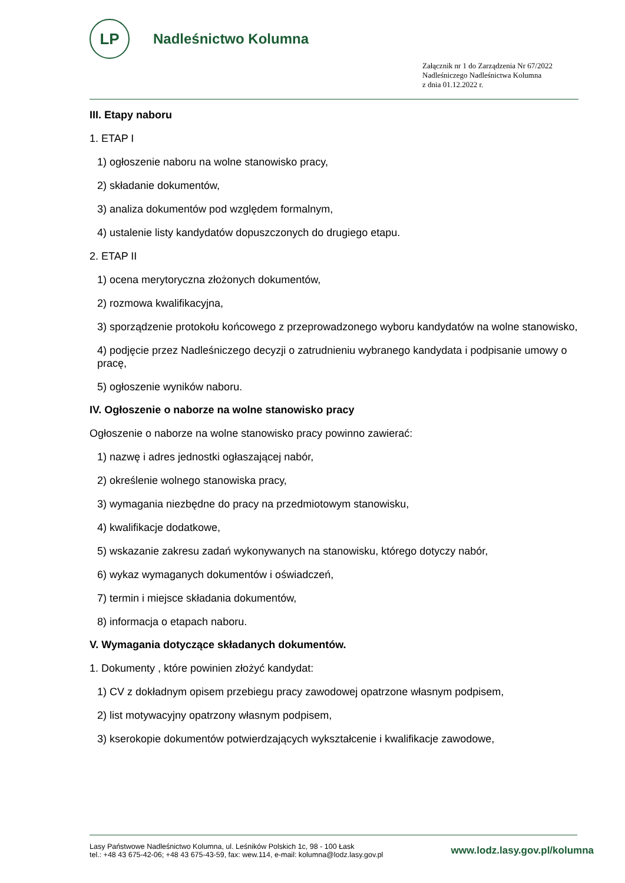LP
Nadleśnictwo Kolumna
Załącznik nr 1 do Zarządzenia Nr 67/2022
Nadleśniczego Nadleśnictwa Kolumna
z dnia 01.12.2022 r.
III. Etapy naboru
1. ETAP I
1) ogłoszenie naboru na wolne stanowisko pracy,
2) składanie dokumentów,
3) analiza dokumentów pod względem formalnym,
4) ustalenie listy kandydatów dopuszczonych do drugiego etapu.
2. ETAP II
1) ocena merytoryczna złożonych dokumentów,
2) rozmowa kwalifikacyjna,
3) sporządzenie protokołu końcowego z przeprowadzonego wyboru kandydatów na wolne stanowisko,
4) podjęcie przez Nadleśniczego decyzji o zatrudnieniu wybranego kandydata i podpisanie umowy o pracę,
5) ogłoszenie wyników naboru.
IV. Ogłoszenie o naborze na wolne stanowisko pracy
Ogłoszenie o naborze na wolne stanowisko pracy powinno zawierać:
1) nazwę i adres jednostki ogłaszającej nabór,
2) określenie wolnego stanowiska pracy,
3) wymagania niezbędne do pracy na przedmiotowym stanowisku,
4) kwalifikacje dodatkowe,
5) wskazanie zakresu zadań wykonywanych na stanowisku, którego dotyczy nabór,
6) wykaz wymaganych dokumentów i oświadczeń,
7) termin i miejsce składania dokumentów,
8) informacja o etapach naboru.
V. Wymagania dotyczące składanych dokumentów.
1. Dokumenty , które powinien złożyć kandydat:
1) CV z dokładnym opisem przebiegu pracy zawodowej opatrzone własnym podpisem,
2) list motywacyjny opatrzony własnym podpisem,
3) kserokopie dokumentów potwierdzających wykształcenie i kwalifikacje zawodowe,
Lasy Państwowe Nadleśnictwo Kolumna, ul. Leśników Polskich 1c, 98 - 100 Łask
tel.: +48 43 675-42-06; +48 43 675-43-59, fax: wew.114, e-mail: kolumna@lodz.lasy.gov.pl
www.lodz.lasy.gov.pl/kolumna